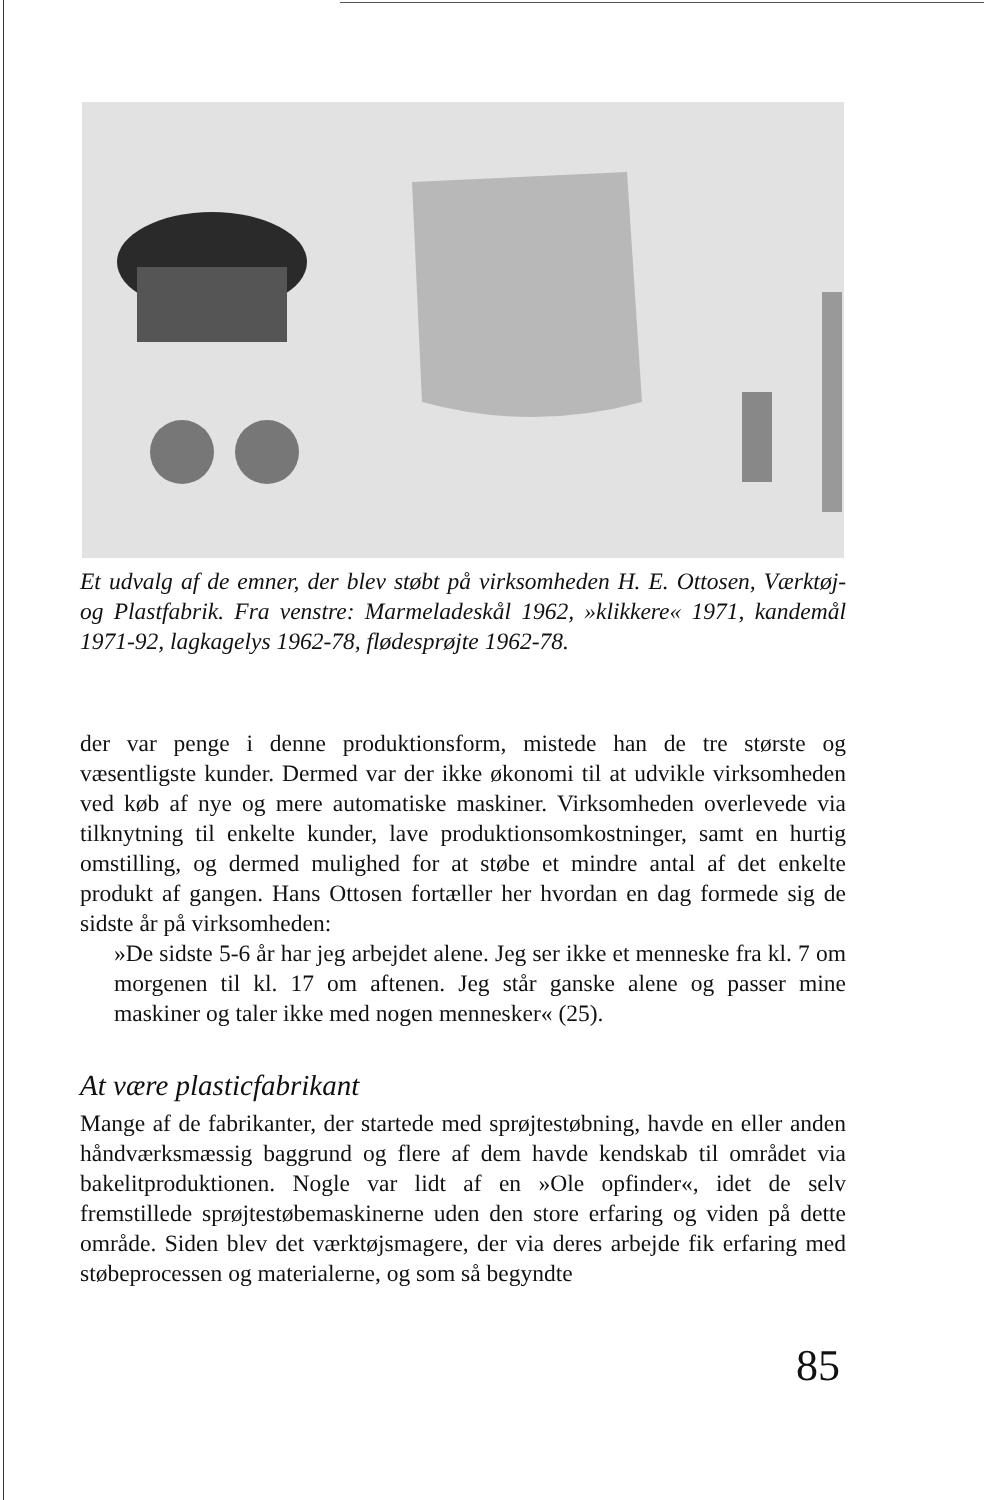Et udvalg af de emner, der blev støbt på virksomheden H. E. Ottosen, Værktøj- og Plastfabrik. Fra venstre: Marmeladeskål 1962, »klikkere« 1971, kandemål 1971-92, lagkagelys 1962-78, flødesprøjte 1962-78.
der var penge i denne produktionsform, mistede han de tre største og væsentligste kunder. Dermed var der ikke økonomi til at udvikle virksomheden ved køb af nye og mere automatiske maskiner. Virksomheden overlevede via tilknytning til enkelte kunder, lave produktionsomkostninger, samt en hurtig omstilling, og dermed mulighed for at støbe et mindre antal af det enkelte produkt af gangen. Hans Ottosen fortæller her hvordan en dag formede sig de sidste år på virksomheden:
»De sidste 5-6 år har jeg arbejdet alene. Jeg ser ikke et menneske fra kl. 7 om morgenen til kl. 17 om aftenen. Jeg står ganske alene og passer mine maskiner og taler ikke med nogen mennesker« (25).
At være plasticfabrikant
Mange af de fabrikanter, der startede med sprøjtestøbning, havde en eller anden håndværksmæssig baggrund og flere af dem havde kendskab til området via bakelitproduktionen. Nogle var lidt af en »Ole opfinder«, idet de selv fremstillede sprøjtestøbemaskinerne uden den store erfaring og viden på dette område. Siden blev det værktøjsmagere, der via deres arbejde fik erfaring med støbeprocessen og materialerne, og som så begyndte
85